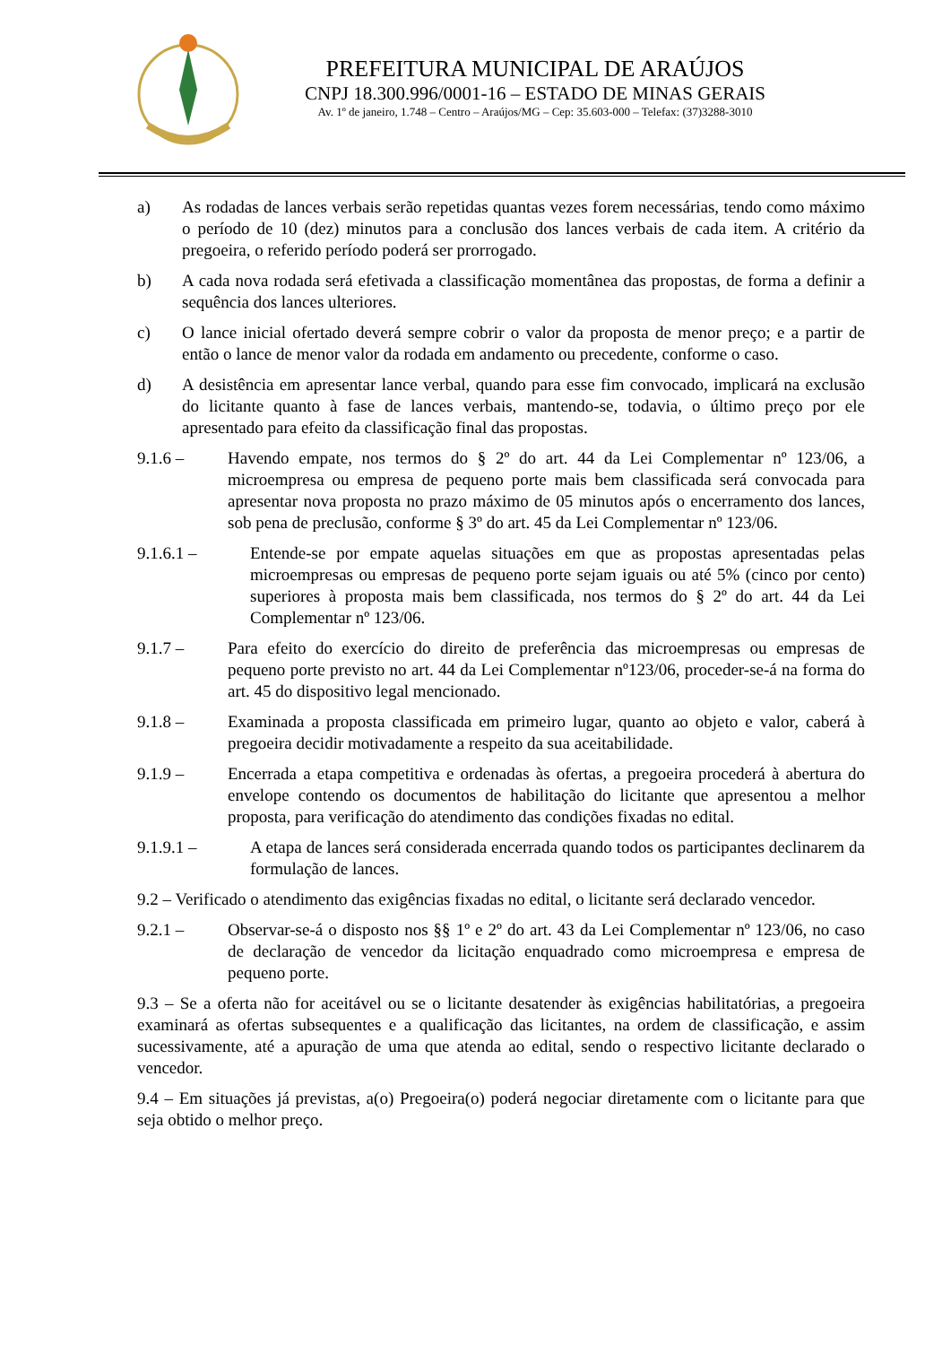PREFEITURA MUNICIPAL DE ARAÚJOS
CNPJ 18.300.996/0001-16 – ESTADO DE MINAS GERAIS
Av. 1º de janeiro, 1.748 – Centro – Araújos/MG – Cep: 35.603-000 – Telefax: (37)3288-3010
a) As rodadas de lances verbais serão repetidas quantas vezes forem necessárias, tendo como máximo o período de 10 (dez) minutos para a conclusão dos lances verbais de cada item. A critério da pregoeira, o referido período poderá ser prorrogado.
b) A cada nova rodada será efetivada a classificação momentânea das propostas, de forma a definir a sequência dos lances ulteriores.
c) O lance inicial ofertado deverá sempre cobrir o valor da proposta de menor preço; e a partir de então o lance de menor valor da rodada em andamento ou precedente, conforme o caso.
d) A desistência em apresentar lance verbal, quando para esse fim convocado, implicará na exclusão do licitante quanto à fase de lances verbais, mantendo-se, todavia, o último preço por ele apresentado para efeito da classificação final das propostas.
9.1.6 – Havendo empate, nos termos do § 2º do art. 44 da Lei Complementar nº 123/06, a microempresa ou empresa de pequeno porte mais bem classificada será convocada para apresentar nova proposta no prazo máximo de 05 minutos após o encerramento dos lances, sob pena de preclusão, conforme § 3º do art. 45 da Lei Complementar nº 123/06.
9.1.6.1 – Entende-se por empate aquelas situações em que as propostas apresentadas pelas microempresas ou empresas de pequeno porte sejam iguais ou até 5% (cinco por cento) superiores à proposta mais bem classificada, nos termos do § 2º do art. 44 da Lei Complementar nº 123/06.
9.1.7 – Para efeito do exercício do direito de preferência das microempresas ou empresas de pequeno porte previsto no art. 44 da Lei Complementar nº123/06, proceder-se-á na forma do art. 45 do dispositivo legal mencionado.
9.1.8 – Examinada a proposta classificada em primeiro lugar, quanto ao objeto e valor, caberá à pregoeira decidir motivadamente a respeito da sua aceitabilidade.
9.1.9 – Encerrada a etapa competitiva e ordenadas às ofertas, a pregoeira procederá à abertura do envelope contendo os documentos de habilitação do licitante que apresentou a melhor proposta, para verificação do atendimento das condições fixadas no edital.
9.1.9.1 – A etapa de lances será considerada encerrada quando todos os participantes declinarem da formulação de lances.
9.2 – Verificado o atendimento das exigências fixadas no edital, o licitante será declarado vencedor.
9.2.1 – Observar-se-á o disposto nos §§ 1º e 2º do art. 43 da Lei Complementar nº 123/06, no caso de declaração de vencedor da licitação enquadrado como microempresa e empresa de pequeno porte.
9.3 – Se a oferta não for aceitável ou se o licitante desatender às exigências habilitatórias, a pregoeira examinará as ofertas subsequentes e a qualificação das licitantes, na ordem de classificação, e assim sucessivamente, até a apuração de uma que atenda ao edital, sendo o respectivo licitante declarado o vencedor.
9.4 – Em situações já previstas, a(o) Pregoeira(o) poderá negociar diretamente com o licitante para que seja obtido o melhor preço.